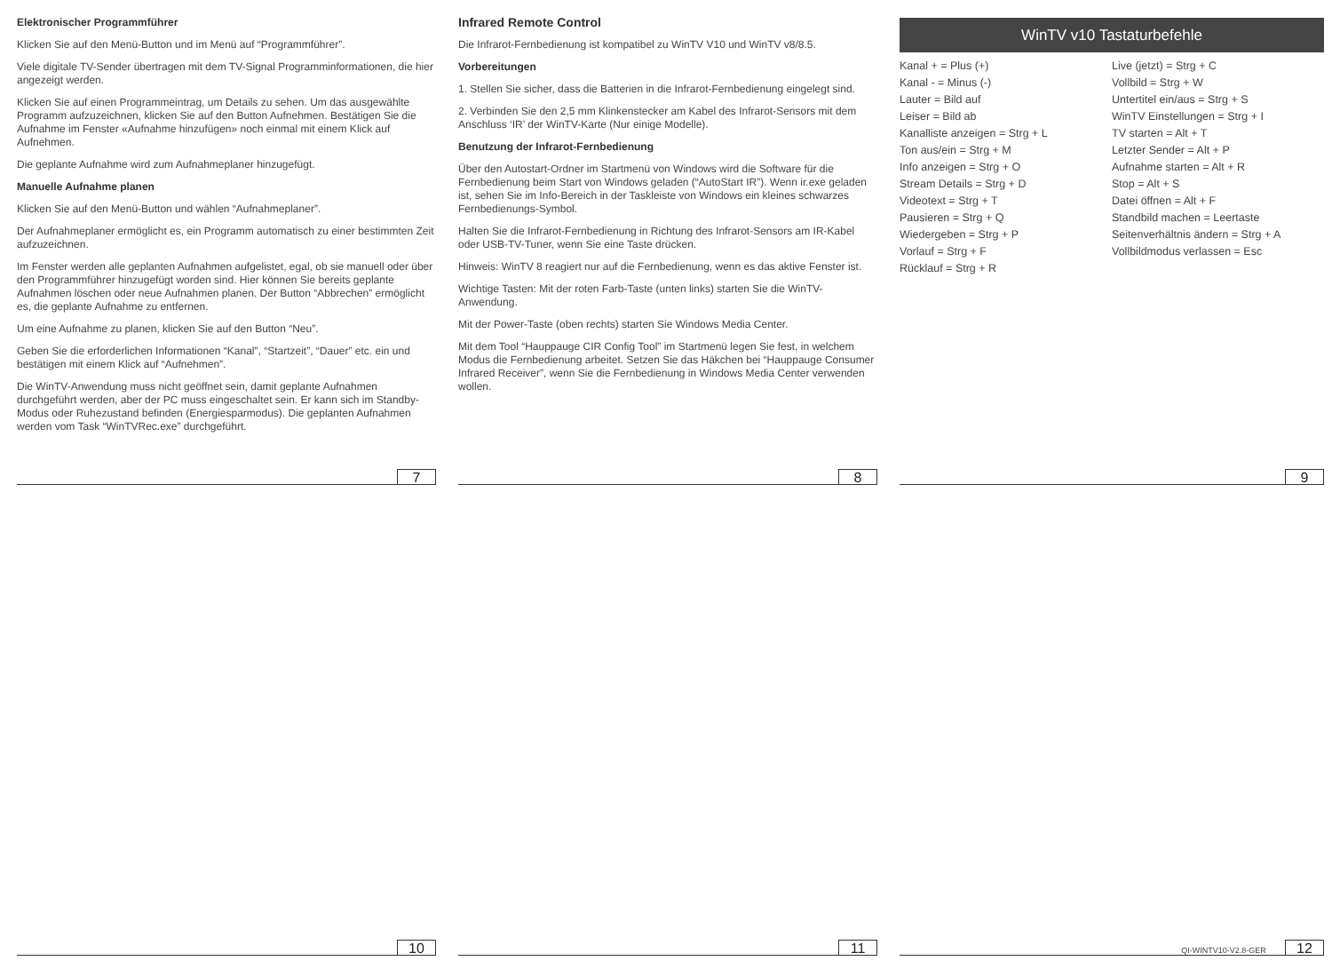Elektronischer Programmführer
Klicken Sie auf den Menü-Button und im Menü auf “Programmführer”.
Viele digitale TV-Sender übertragen mit dem TV-Signal Programminformationen, die hier angezeigt werden.
Klicken Sie auf einen Programmeintrag, um Details zu sehen. Um das ausgewählte Programm aufzuzeichnen, klicken Sie auf den Button Aufnehmen. Bestätigen Sie die Aufnahme im Fenster «Aufnahme hinzufügen» noch einmal mit einem Klick auf Aufnehmen.
Die geplante Aufnahme wird zum Aufnahmeplaner hinzugefügt.
Manuelle Aufnahme planen
Klicken Sie auf den Menü-Button und wählen “Aufnahmeplaner”.
Der Aufnahmeplaner ermöglicht es, ein Programm automatisch zu einer bestimmten Zeit aufzuzeichnen.
Im Fenster werden alle geplanten Aufnahmen aufgelistet, egal, ob sie manuell oder über den Programmführer hinzugefügt worden sind. Hier können Sie bereits geplante Aufnahmen löschen oder neue Aufnahmen planen. Der Button “Abbrechen” ermöglicht es, die geplante Aufnahme zu entfernen.
Um eine Aufnahme zu planen, klicken Sie auf den Button “Neu”.
Geben Sie die erforderlichen Informationen “Kanal”, “Startzeit”, “Dauer” etc. ein und bestätigen mit einem Klick auf “Aufnehmen”.
Die WinTV-Anwendung muss nicht geöffnet sein, damit geplante Aufnahmen durchgeführt werden, aber der PC muss eingeschaltet sein. Er kann sich im Standby-Modus oder Ruhezustand befinden (Energiesparmodus). Die geplanten Aufnahmen werden vom Task “WinTVRec.exe” durchgeführt.
7
10
Infrared Remote Control
Die Infrarot-Fernbedienung ist kompatibel zu WinTV V10 und WinTV v8/8.5.
Vorbereitungen
1. Stellen Sie sicher, dass die Batterien in die Infrarot-Fernbedienung eingelegt sind.
2. Verbinden Sie den 2,5 mm Klinkenstecker am Kabel des Infrarot-Sensors mit dem Anschluss ‘IR’ der WinTV-Karte (Nur einige Modelle).
Benutzung der Infrarot-Fernbedienung
Über den Autostart-Ordner im Startmenü von Windows wird die Software für die Fernbedienung beim Start von Windows geladen (“AutoStart IR”). Wenn ir.exe geladen ist, sehen Sie im Info-Bereich in der Taskleiste von Windows ein kleines schwarzes Fernbedienungs-Symbol.
Halten Sie die Infrarot-Fernbedienung in Richtung des Infrarot-Sensors am IR-Kabel oder USB-TV-Tuner, wenn Sie eine Taste drücken.
Hinweis: WinTV 8 reagiert nur auf die Fernbedienung, wenn es das aktive Fenster ist.
Wichtige Tasten: Mit der roten Farb-Taste (unten links) starten Sie die WinTV-Anwendung.
Mit der Power-Taste (oben rechts) starten Sie Windows Media Center.
Mit dem Tool “Hauppauge CIR Config Tool” im Startmenü legen Sie fest, in welchem Modus die Fernbedienung arbeitet. Setzen Sie das Häkchen bei “Hauppauge Consumer Infrared Receiver”, wenn Sie die Fernbedienung in Windows Media Center verwenden wollen.
8
11
WinTV v10 Tastaturbefehle
Kanal + = Plus (+)
Kanal - = Minus (-)
Lauter = Bild auf
Leiser = Bild ab
Kanalliste anzeigen = Strg + L
Ton aus/ein = Strg + M
Info anzeigen = Strg + O
Stream Details = Strg + D
Videotext = Strg + T
Pausieren = Strg + Q
Wiedergeben = Strg + P
Vorlauf = Strg + F
Rücklauf = Strg + R
Live (jetzt) = Strg + C
Vollbild = Strg + W
Untertitel ein/aus = Strg + S
WinTV Einstellungen = Strg + I
TV starten = Alt + T
Letzter Sender = Alt + P
Aufnahme starten = Alt + R
Stop = Alt + S
Datei öffnen = Alt + F
Standbild machen = Leertaste
Seitenverhältnis ändern = Strg + A
Vollbildmodus verlassen = Esc
9
QI-WINTV10-V2.8-GER 12